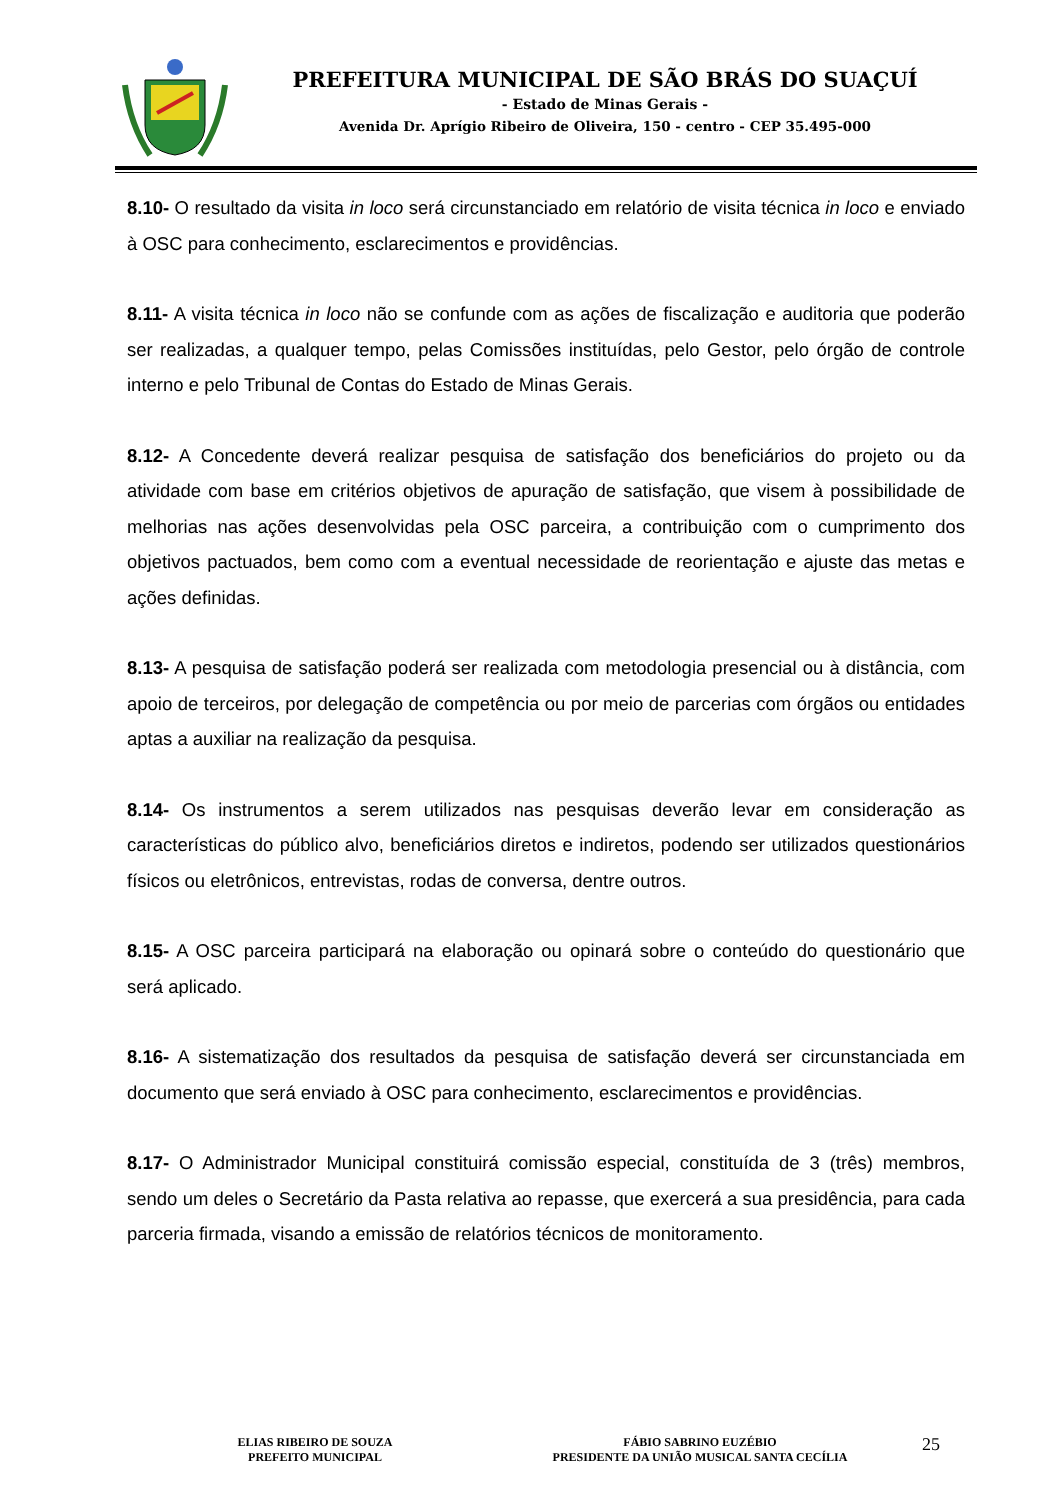PREFEITURA MUNICIPAL DE SÃO BRÁS DO SUAÇUÍ
- Estado de Minas Gerais -
Avenida Dr. Aprígio Ribeiro de Oliveira, 150 - centro - CEP 35.495-000
8.10- O resultado da visita in loco será circunstanciado em relatório de visita técnica in loco e enviado à OSC para conhecimento, esclarecimentos e providências.
8.11- A visita técnica in loco não se confunde com as ações de fiscalização e auditoria que poderão ser realizadas, a qualquer tempo, pelas Comissões instituídas, pelo Gestor, pelo órgão de controle interno e pelo Tribunal de Contas do Estado de Minas Gerais.
8.12- A Concedente deverá realizar pesquisa de satisfação dos beneficiários do projeto ou da atividade com base em critérios objetivos de apuração de satisfação, que visem à possibilidade de melhorias nas ações desenvolvidas pela OSC parceira, a contribuição com o cumprimento dos objetivos pactuados, bem como com a eventual necessidade de reorientação e ajuste das metas e ações definidas.
8.13- A pesquisa de satisfação poderá ser realizada com metodologia presencial ou à distância, com apoio de terceiros, por delegação de competência ou por meio de parcerias com órgãos ou entidades aptas a auxiliar na realização da pesquisa.
8.14- Os instrumentos a serem utilizados nas pesquisas deverão levar em consideração as características do público alvo, beneficiários diretos e indiretos, podendo ser utilizados questionários físicos ou eletrônicos, entrevistas, rodas de conversa, dentre outros.
8.15- A OSC parceira participará na elaboração ou opinará sobre o conteúdo do questionário que será aplicado.
8.16- A sistematização dos resultados da pesquisa de satisfação deverá ser circunstanciada em documento que será enviado à OSC para conhecimento, esclarecimentos e providências.
8.17- O Administrador Municipal constituirá comissão especial, constituída de 3 (três) membros, sendo um deles o Secretário da Pasta relativa ao repasse, que exercerá a sua presidência, para cada parceria firmada, visando a emissão de relatórios técnicos de monitoramento.
ELIAS RIBEIRO DE SOUZA
PREFEITO MUNICIPAL
FÁBIO SABRINO EUZÉBIO
PRESIDENTE DA UNIÃO MUSICAL SANTA CECÍLIA
25